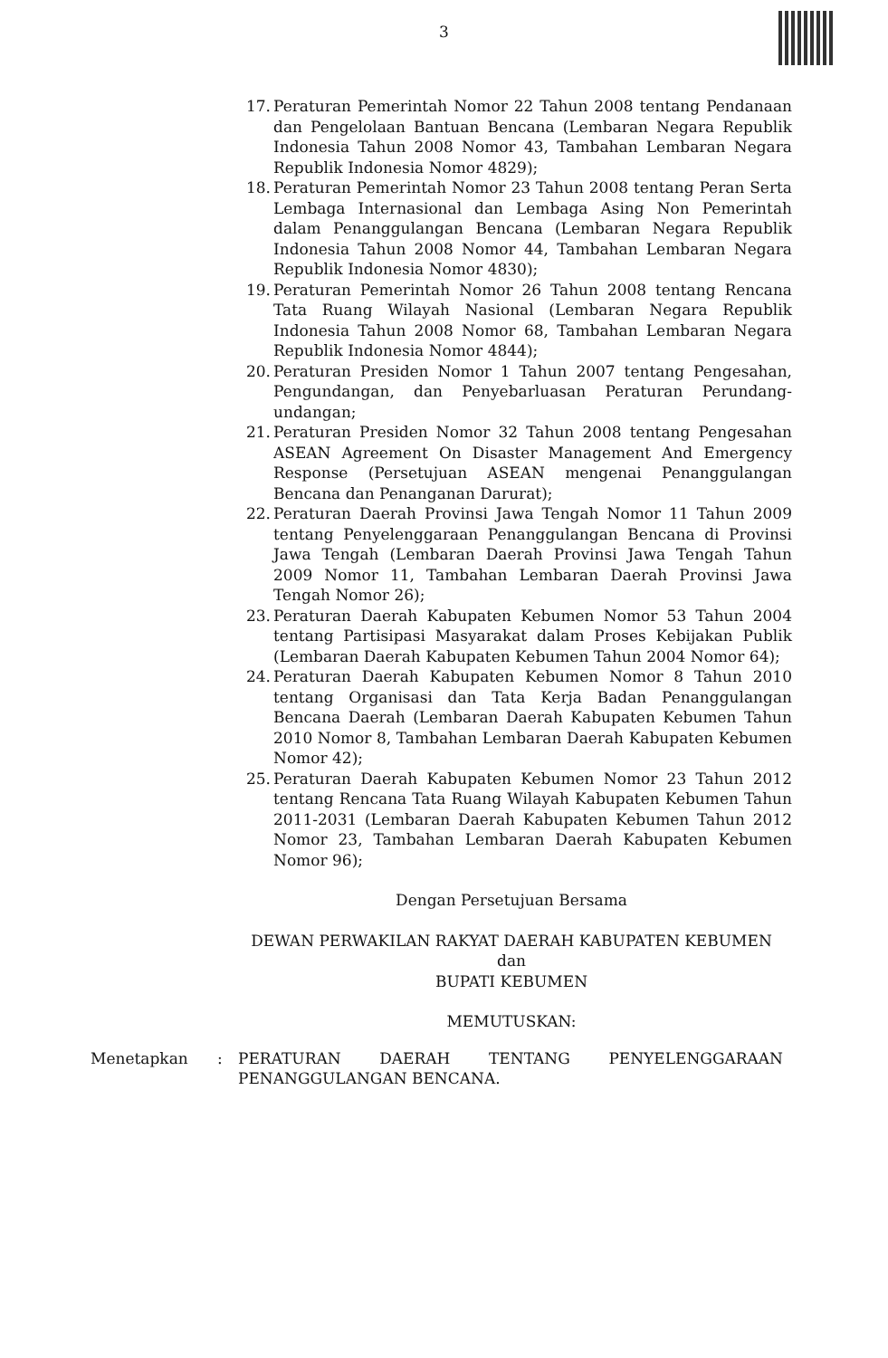3
17. Peraturan Pemerintah Nomor 22 Tahun 2008 tentang Pendanaan dan Pengelolaan Bantuan Bencana (Lembaran Negara Republik Indonesia Tahun 2008 Nomor 43, Tambahan Lembaran Negara Republik Indonesia Nomor 4829);
18. Peraturan Pemerintah Nomor 23 Tahun 2008 tentang Peran Serta Lembaga Internasional dan Lembaga Asing Non Pemerintah dalam Penanggulangan Bencana (Lembaran Negara Republik Indonesia Tahun 2008 Nomor 44, Tambahan Lembaran Negara Republik Indonesia Nomor 4830);
19. Peraturan Pemerintah Nomor 26 Tahun 2008 tentang Rencana Tata Ruang Wilayah Nasional (Lembaran Negara Republik Indonesia Tahun 2008 Nomor 68, Tambahan Lembaran Negara Republik Indonesia Nomor 4844);
20. Peraturan Presiden Nomor 1 Tahun 2007 tentang Pengesahan, Pengundangan, dan Penyebarluasan Peraturan Perundang-undangan;
21. Peraturan Presiden Nomor 32 Tahun 2008 tentang Pengesahan ASEAN Agreement On Disaster Management And Emergency Response (Persetujuan ASEAN mengenai Penanggulangan Bencana dan Penanganan Darurat);
22. Peraturan Daerah Provinsi Jawa Tengah Nomor 11 Tahun 2009 tentang Penyelenggaraan Penanggulangan Bencana di Provinsi Jawa Tengah (Lembaran Daerah Provinsi Jawa Tengah Tahun 2009 Nomor 11, Tambahan Lembaran Daerah Provinsi Jawa Tengah Nomor 26);
23. Peraturan Daerah Kabupaten Kebumen Nomor 53 Tahun 2004 tentang Partisipasi Masyarakat dalam Proses Kebijakan Publik (Lembaran Daerah Kabupaten Kebumen Tahun 2004 Nomor 64);
24. Peraturan Daerah Kabupaten Kebumen Nomor 8 Tahun 2010 tentang Organisasi dan Tata Kerja Badan Penanggulangan Bencana Daerah (Lembaran Daerah Kabupaten Kebumen Tahun 2010 Nomor 8, Tambahan Lembaran Daerah Kabupaten Kebumen Nomor 42);
25. Peraturan Daerah Kabupaten Kebumen Nomor 23 Tahun 2012 tentang Rencana Tata Ruang Wilayah Kabupaten Kebumen Tahun 2011-2031 (Lembaran Daerah Kabupaten Kebumen Tahun 2012 Nomor 23, Tambahan Lembaran Daerah Kabupaten Kebumen Nomor 96);
Dengan Persetujuan Bersama
DEWAN PERWAKILAN RAKYAT DAERAH KABUPATEN KEBUMEN
dan
BUPATI KEBUMEN
MEMUTUSKAN:
Menetapkan : PERATURAN DAERAH TENTANG PENYELENGGARAAN PENANGGULANGAN BENCANA.